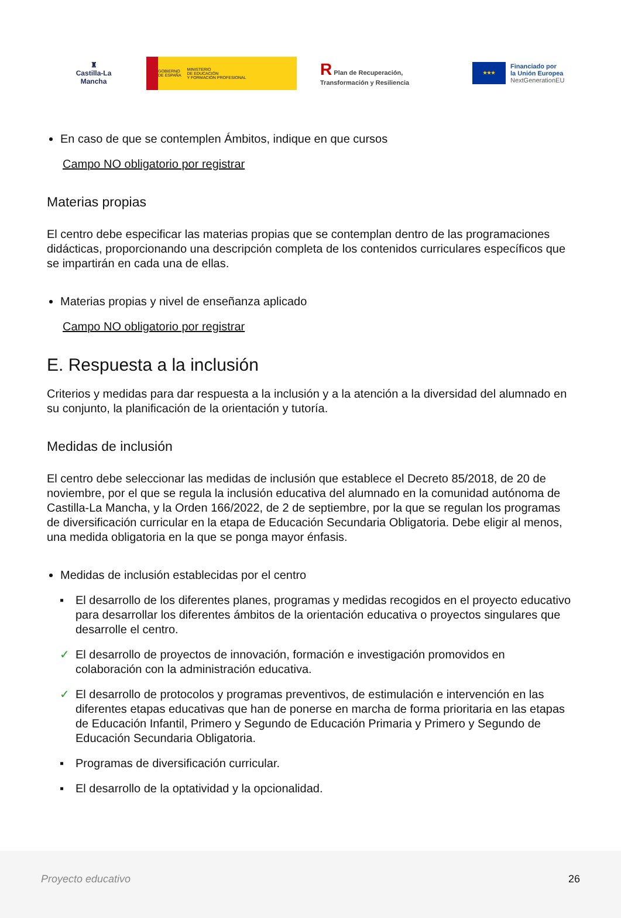♜
Castilla-La Mancha
GOBIERNO
DE ESPAÑA MINISTERIO
DE EDUCACIÓN
Y FORMACIÓN PROFESIONAL
R Plan de Recuperación, Transformación y Resiliencia
★★★
Financiado por
la Unión Europea
NextGenerationEU
En caso de que se contemplen Ámbitos, indique en que cursos
Campo NO obligatorio por registrar
Materias propias
El centro debe especificar las materias propias que se contemplan dentro de las programaciones didácticas, proporcionando una descripción completa de los contenidos curriculares específicos que se impartirán en cada una de ellas.
Materias propias y nivel de enseñanza aplicado
Campo NO obligatorio por registrar
E. Respuesta a la inclusión
Criterios y medidas para dar respuesta a la inclusión y a la atención a la diversidad del alumnado en su conjunto, la planificación de la orientación y tutoría.
Medidas de inclusión
El centro debe seleccionar las medidas de inclusión que establece el Decreto 85/2018, de 20 de noviembre, por el que se regula la inclusión educativa del alumnado en la comunidad autónoma de Castilla-La Mancha, y la Orden 166/2022, de 2 de septiembre, por la que se regulan los programas de diversificación curricular en la etapa de Educación Secundaria Obligatoria. Debe eligir al menos, una medida obligatoria en la que se ponga mayor énfasis.
Medidas de inclusión establecidas por el centro
▪ El desarrollo de los diferentes planes, programas y medidas recogidos en el proyecto educativo para desarrollar los diferentes ámbitos de la orientación educativa o proyectos singulares que desarrolle el centro.
✓ El desarrollo de proyectos de innovación, formación e investigación promovidos en colaboración con la administración educativa.
✓ El desarrollo de protocolos y programas preventivos, de estimulación e intervención en las diferentes etapas educativas que han de ponerse en marcha de forma prioritaria en las etapas de Educación Infantil, Primero y Segundo de Educación Primaria y Primero y Segundo de Educación Secundaria Obligatoria.
▪ Programas de diversificación curricular.
▪ El desarrollo de la optatividad y la opcionalidad.
Proyecto educativo 26